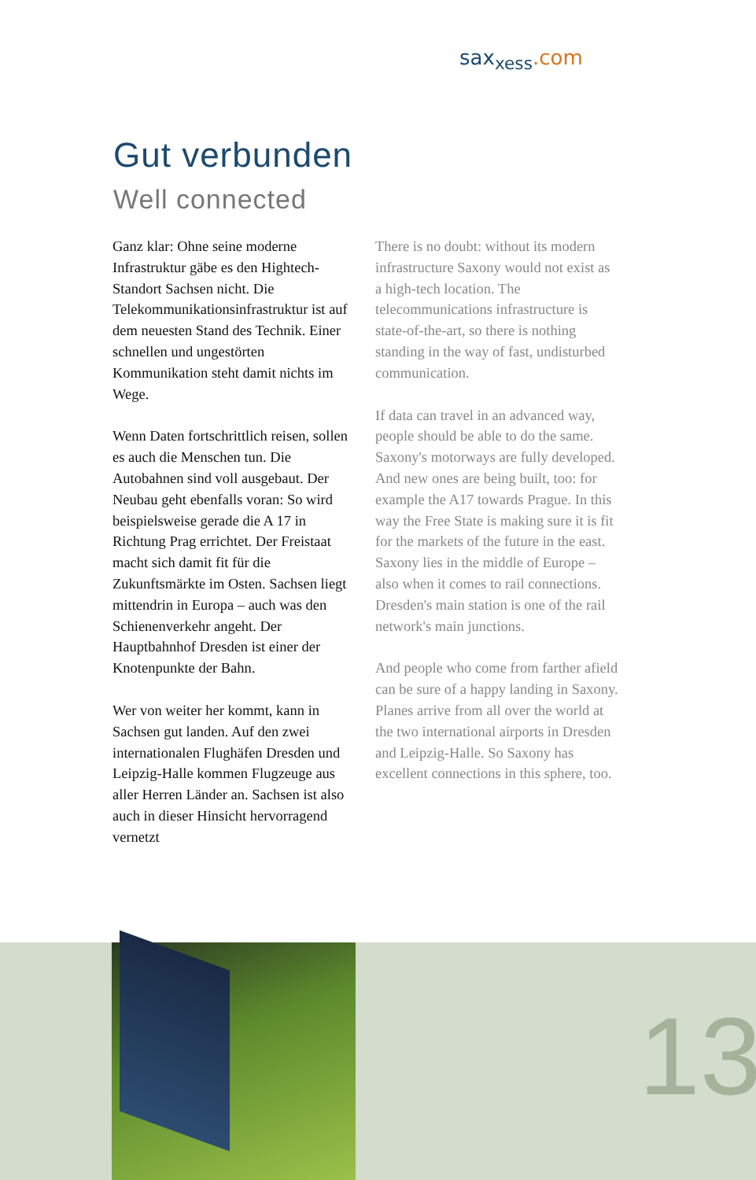sax<sub>xess</sub>.com
Gut verbunden
Well connected
Ganz klar: Ohne seine moderne Infrastruktur gäbe es den Hightech-Standort Sachsen nicht. Die Telekommunikationsinfrastruktur ist auf dem neuesten Stand des Technik. Einer schnellen und ungestörten Kommunikation steht damit nichts im Wege.
Wenn Daten fortschrittlich reisen, sollen es auch die Menschen tun. Die Autobahnen sind voll ausgebaut. Der Neubau geht ebenfalls voran: So wird beispielsweise gerade die A 17 in Richtung Prag errichtet. Der Freistaat macht sich damit fit für die Zukunftsmärkte im Osten. Sachsen liegt mittendrin in Europa – auch was den Schienenverkehr angeht. Der Hauptbahnhof Dresden ist einer der Knotenpunkte der Bahn.
Wer von weiter her kommt, kann in Sachsen gut landen. Auf den zwei internationalen Flughäfen Dresden und Leipzig-Halle kommen Flugzeuge aus aller Herren Länder an. Sachsen ist also auch in dieser Hinsicht hervorragend vernetzt
There is no doubt: without its modern infrastructure Saxony would not exist as a high-tech location. The telecommunications infrastructure is state-of-the-art, so there is nothing standing in the way of fast, undisturbed communication.
If data can travel in an advanced way, people should be able to do the same. Saxony's motorways are fully developed. And new ones are being built, too: for example the A17 towards Prague. In this way the Free State is making sure it is fit for the markets of the future in the east. Saxony lies in the middle of Europe – also when it comes to rail connections. Dresden's main station is one of the rail network's main junctions.
And people who come from farther afield can be sure of a happy landing in Saxony. Planes arrive from all over the world at the two international airports in Dresden and Leipzig-Halle. So Saxony has excellent connections in this sphere, too.
13